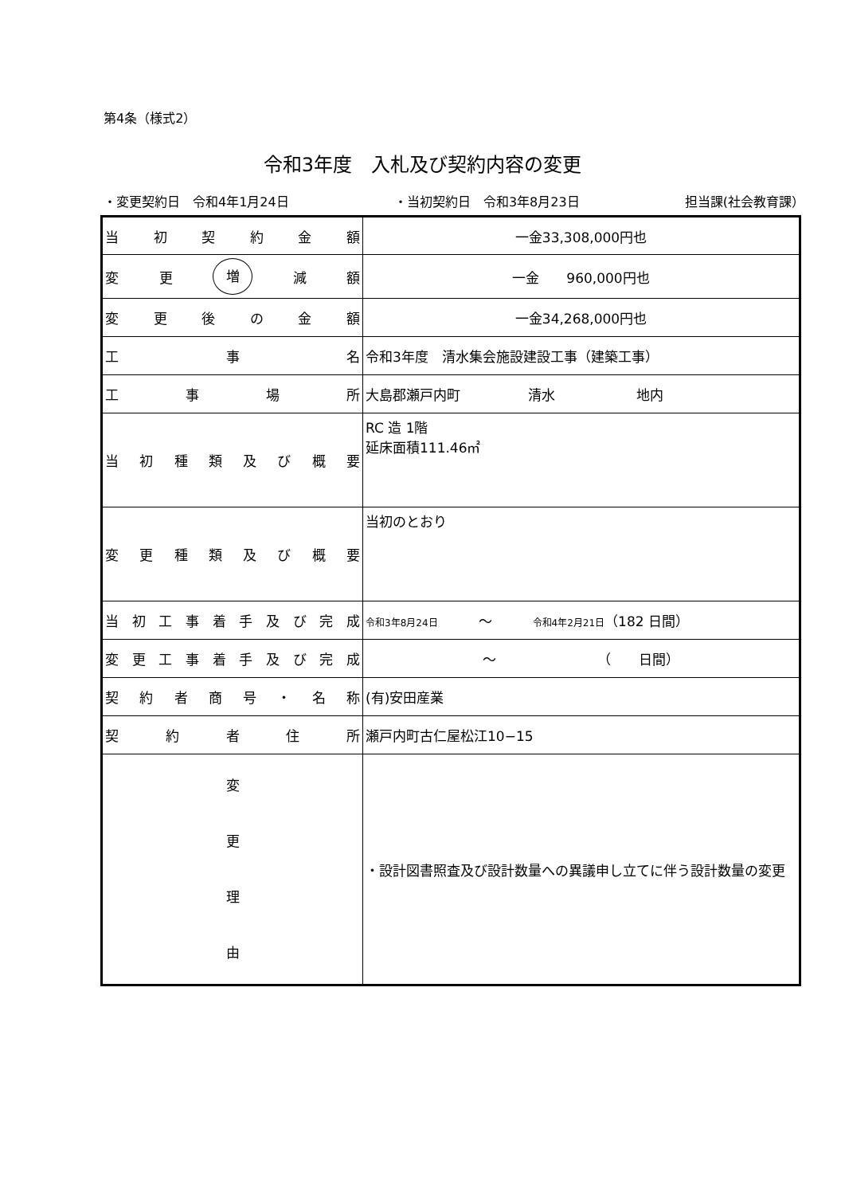第4条（様式2）
令和3年度　入札及び契約内容の変更
・変更契約日　令和4年1月24日 ・当初契約日　令和3年8月23日 担当課(社会教育課）
| 当 初 契 約 金 額 | 一金33,308,000円也 |
| 変 更 増 減 額 | 一金 960,000円也 |
| 変 更 後 の 金 額 | 一金34,268,000円也 |
| 工 事 名 | 令和3年度 清水集会施設建設工事（建築工事） |
| 工 事 場 所 | 大島郡瀬戸内町 清水 地内 |
| 当 初 種 類 及 び 概 要 | RC 造 1階 延床面積111.46㎡ |
| 変 更 種 類 及 び 概 要 | 当初のとおり |
| 当 初 工 事 着 手 及 び 完 成 | 令和3年8月24日 ～ 令和4年2月21日 （182 日間） |
| 変 更 工 事 着 手 及 び 完 成 | ～ （ 日間） |
| 契 約 者 商 号 ・ 名 称 | (有)安田産業 |
| 契 約 者 住 所 | 瀬戸内町古仁屋松江10−15 |
| 変 更 理 由 | ・設計図書照査及び設計数量への異議申し立てに伴う設計数量の変更 |